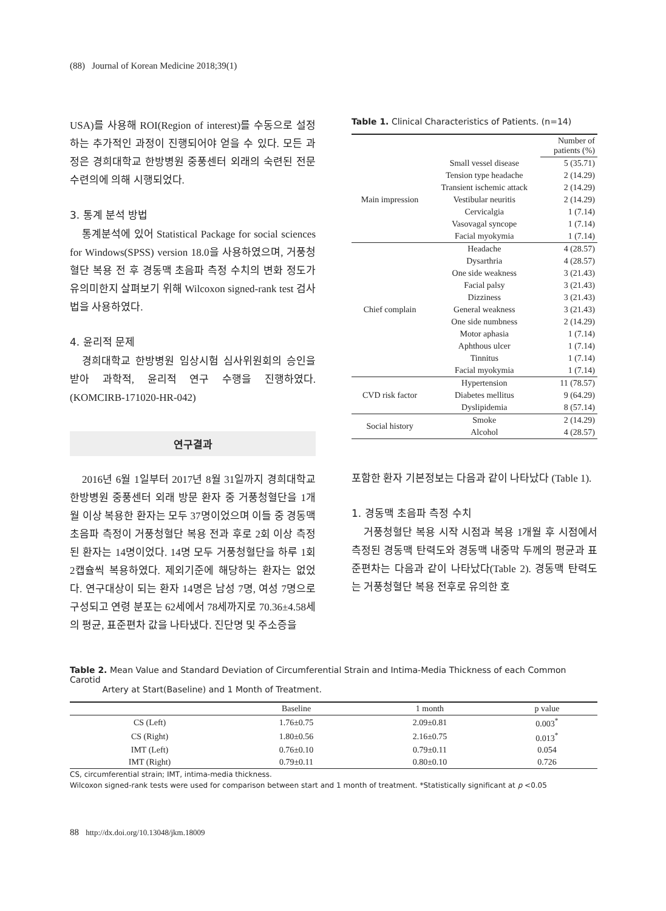(88) Journal of Korean Medicine 2018;39(1)
USA)를 사용해 ROI(Region of interest)를 수동으로 설정하는 추가적인 과정이 진행되어야 얻을 수 있다. 모든 과정은 경희대학교 한방병원 중풍센터 외래의 숙련된 전문수련의에 의해 시행되었다.
3. 통계 분석 방법
통계분석에 있어 Statistical Package for social sciences for Windows(SPSS) version 18.0을 사용하였으며, 거풍청혈단 복용 전 후 경동맥 초음파 측정 수치의 변화 정도가 유의미한지 살펴보기 위해 Wilcoxon signed-rank test 검사법을 사용하였다.
4. 윤리적 문제
경희대학교 한방병원 임상시험 심사위원회의 승인을 받아 과학적, 윤리적 연구 수행을 진행하였다. (KOMCIRB-171020-HR-042)
연구결과
2016년 6월 1일부터 2017년 8월 31일까지 경희대학교 한방병원 중풍센터 외래 방문 환자 중 거풍청혈단을 1개월 이상 복용한 환자는 모두 37명이었으며 이들 중 경동맥 초음파 측정이 거풍청혈단 복용 전과 후로 2회 이상 측정된 환자는 14명이었다. 14명 모두 거풍청혈단을 하루 1회 2캡슐씩 복용하였다. 제외기준에 해당하는 환자는 없었다. 연구대상이 되는 환자 14명은 남성 7명, 여성 7명으로 구성되고 연령 분포는 62세에서 78세까지로 70.36±4.58세의 평균, 표준편차 값을 나타냈다. 진단명 및 주소증을
Table 1. Clinical Characteristics of Patients. (n=14)
| | | Number of patients (%) |
| --- | --- | --- |
| Main impression | Small vessel disease | 5 (35.71) |
| | Tension type headache | 2 (14.29) |
| | Transient ischemic attack | 2 (14.29) |
| | Vestibular neuritis | 2 (14.29) |
| | Cervicalgia | 1 (7.14) |
| | Vasovagal syncope | 1 (7.14) |
| | Facial myokymia | 1 (7.14) |
| Chief complain | Headache | 4 (28.57) |
| | Dysarthria | 4 (28.57) |
| | One side weakness | 3 (21.43) |
| | Facial palsy | 3 (21.43) |
| | Dizziness | 3 (21.43) |
| | General weakness | 3 (21.43) |
| | One side numbness | 2 (14.29) |
| | Motor aphasia | 1 (7.14) |
| | Aphthous ulcer | 1 (7.14) |
| | Tinnitus | 1 (7.14) |
| | Facial myokymia | 1 (7.14) |
| CVD risk factor | Hypertension | 11 (78.57) |
| | Diabetes mellitus | 9 (64.29) |
| | Dyslipidemia | 8 (57.14) |
| Social history | Smoke | 2 (14.29) |
| | Alcohol | 4 (28.57) |
포함한 환자 기본정보는 다음과 같이 나타났다 (Table 1).
1. 경동맥 초음파 측정 수치
거풍청혈단 복용 시작 시점과 복용 1개월 후 시점에서 측정된 경동맥 탄력도와 경동맥 내중막 두께의 평균과 표준편차는 다음과 같이 나타났다(Table 2). 경동맥 탄력도는 거풍청혈단 복용 전후로 유의한 호
Table 2. Mean Value and Standard Deviation of Circumferential Strain and Intima-Media Thickness of each Common Carotid
Artery at Start(Baseline) and 1 Month of Treatment.
| | Baseline | 1 month | p value |
| --- | --- | --- | --- |
| CS (Left) | 1.76±0.75 | 2.09±0.81 | 0.003<sup>*</sup> |
| CS (Right) | 1.80±0.56 | 2.16±0.75 | 0.013<sup>*</sup> |
| IMT (Left) | 0.76±0.10 | 0.79±0.11 | 0.054 |
| IMT (Right) | 0.79±0.11 | 0.80±0.10 | 0.726 |
CS, circumferential strain; IMT, intima-media thickness.
Wilcoxon signed-rank tests were used for comparison between start and 1 month of treatment. *Statistically significant at p <0.05
88 http://dx.doi.org/10.13048/jkm.18009